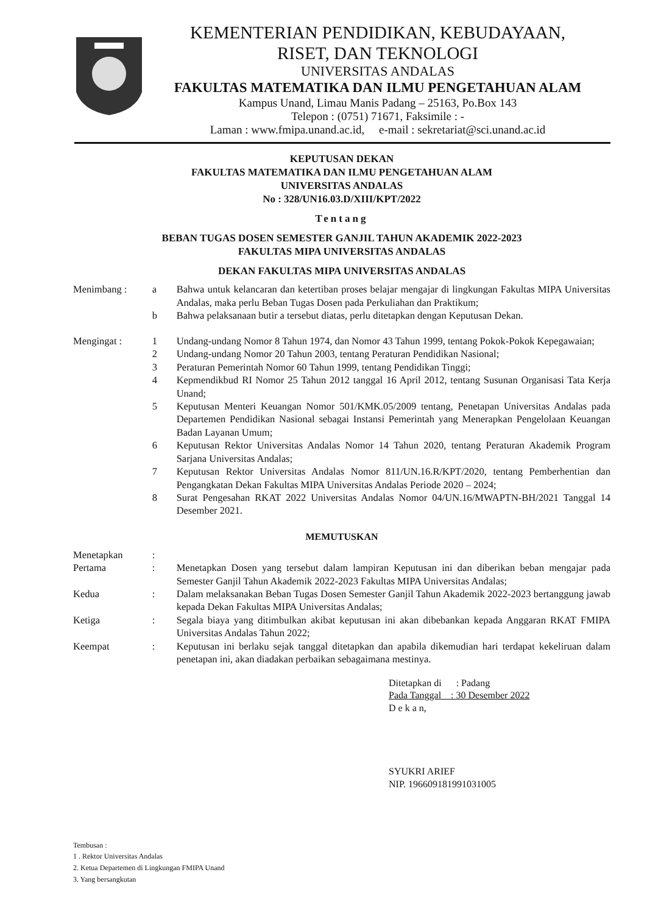KEMENTERIAN PENDIDIKAN, KEBUDAYAAN,
RISET, DAN TEKNOLOGI
UNIVERSITAS ANDALAS
FAKULTAS MATEMATIKA DAN ILMU PENGETAHUAN ALAM
Kampus Unand, Limau Manis Padang – 25163, Po.Box 143
Telepon : (0751) 71671, Faksimile : -
Laman : www.fmipa.unand.ac.id, e-mail : sekretariat@sci.unand.ac.id
KEPUTUSAN DEKAN
FAKULTAS MATEMATIKA DAN ILMU PENGETAHUAN ALAM
UNIVERSITAS ANDALAS
No : 328/UN16.03.D/XIII/KPT/2022
Tentang
BEBAN TUGAS DOSEN SEMESTER GANJIL TAHUN AKADEMIK 2022-2023
FAKULTAS MIPA UNIVERSITAS ANDALAS
DEKAN FAKULTAS MIPA UNIVERSITAS ANDALAS
| Menimbang : | a | Bahwa untuk kelancaran dan ketertiban proses belajar mengajar di lingkungan Fakultas MIPA Universitas Andalas, maka perlu Beban Tugas Dosen pada Perkuliahan dan Praktikum; |
| | b | Bahwa pelaksanaan butir a tersebut diatas, perlu ditetapkan dengan Keputusan Dekan. |
| Mengingat : | 1 | Undang-undang Nomor 8 Tahun 1974, dan Nomor 43 Tahun 1999, tentang Pokok-Pokok Kepegawaian; |
| | 2 | Undang-undang Nomor 20 Tahun 2003, tentang Peraturan Pendidikan Nasional; |
| | 3 | Peraturan Pemerintah Nomor 60 Tahun 1999, tentang Pendidikan Tinggi; |
| | 4 | Kepmendikbud RI Nomor 25 Tahun 2012 tanggal 16 April 2012, tentang Susunan Organisasi Tata Kerja Unand; |
| | 5 | Keputusan Menteri Keuangan Nomor 501/KMK.05/2009 tentang, Penetapan Universitas Andalas pada Departemen Pendidikan Nasional sebagai Instansi Pemerintah yang Menerapkan Pengelolaan Keuangan Badan Layanan Umum; |
| | 6 | Keputusan Rektor Universitas Andalas Nomor 14 Tahun 2020, tentang Peraturan Akademik Program Sarjana Universitas Andalas; |
| | 7 | Keputusan Rektor Universitas Andalas Nomor 811/UN.16.R/KPT/2020, tentang Pemberhentian dan Pengangkatan Dekan Fakultas MIPA Universitas Andalas Periode 2020 – 2024; |
| | 8 | Surat Pengesahan RKAT 2022 Universitas Andalas Nomor 04/UN.16/MWAPTN-BH/2021 Tanggal 14 Desember 2021. |
MEMUTUSKAN
| Menetapkan | : | |
| Pertama | : | Menetapkan Dosen yang tersebut dalam lampiran Keputusan ini dan diberikan beban mengajar pada Semester Ganjil Tahun Akademik 2022-2023 Fakultas MIPA Universitas Andalas; |
| Kedua | : | Dalam melaksanakan Beban Tugas Dosen Semester Ganjil Tahun Akademik 2022-2023 bertanggung jawab kepada Dekan Fakultas MIPA Universitas Andalas; |
| Ketiga | : | Segala biaya yang ditimbulkan akibat keputusan ini akan dibebankan kepada Anggaran RKAT FMIPA Universitas Andalas Tahun 2022; |
| Keempat | : | Keputusan ini berlaku sejak tanggal ditetapkan dan apabila dikemudian hari terdapat kekeliruan dalam penetapan ini, akan diadakan perbaikan sebagaimana mestinya. |
Ditetapkan di : Padang
Pada Tanggal : 30 Desember 2022
D e k a n,
SYUKRI ARIEF
NIP. 196609181991031005
Tembusan :
1 . Rektor Universitas Andalas
2. Ketua Departemen di Lingkungan FMIPA Unand
3. Yang bersangkutan